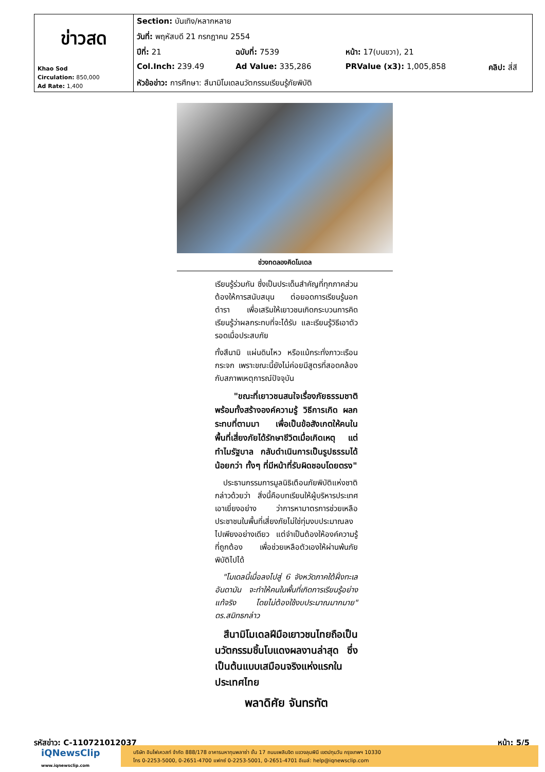| ข่าวสด Khao Sod Circulation: 850,000 Ad Rate: 1,400 | Section: บันเทิง/หลากหลาย | | | |
| | วันที่: พฤหัสบดี 21 กรกฎาคม 2554 | | | |
| | ปีที่: 21 | ฉบับที่: 7539 | หน้า: 17(บนขวา), 21 | |
| | Col.Inch: 239.49 | Ad Value: 335,286 | PRValue (x3): 1,005,858 | คลิป: สี่สี |
| | หัวข้อข่าว: การศึกษา: สึนามิโมเดลนวัตกรรมเรียนรู้ภัยพิบัติ | | | |
ช่วงทดลองคิดโมเดล
เรียนรู้ร่วมกัน ซึ่งเป็นประเด็นสำคัญที่ทุกภาคส่วนต้องให้การสนับสนุน ต่อยอดการเรียนรู้นอกตำรา เพื่อเสริมให้เยาวชนเกิดกระบวนการคิด เรียนรู้ว่าผลกระทบที่จะได้รับ และเรียนรู้วิธีเอาตัวรอดเมื่อประสบภัย
ทั้งสึนามิ แผ่นดินไหว หรือแม้กระทั่งภาวะเรือนกระจก เพราะขณะนี้ยังไม่ค่อยมีสูตรที่สอดคล้องกับสภาพเหตุการณ์ปัจจุบัน
"ขณะที่เยาวชนสนใจเรื่องภัยธรรมชาติ พร้อมทั้งสร้างองค์ความรู้ วิธีการเกิด ผลกระทบที่ตามมา เพื่อเป็นข้อสังเกตให้คนในพื้นที่เสี่ยงภัยได้รักษาชีวิตเมื่อเกิดเหตุ แต่ทำไมรัฐบาล กลับดำเนินการเป็นรูปธรรมได้น้อยกว่า ทั้งๆ ที่มีหน้าที่รับผิดชอบโดยตรง"
ประธานกรรมการมูลนิธิเตือนภัยพิบัติแห่งชาติกล่าวด้วยว่า สิ่งนี้คือบทเรียนให้ผู้บริหารประเทศเอาเยี่ยงอย่าง ว่าการหามาตรการช่วยเหลือประชาชนในพื้นที่เสี่ยงภัยไม่ใช่ทุ่มงบประมาณลงไปเพียงอย่างเดียว แต่จำเป็นต้องให้องค์ความรู้ที่ถูกต้อง เพื่อช่วยเหลือตัวเองให้ผ่านพ้นภัยพิบัติไปได้
"โมเดลนี้เมื่อลงไปสู่ 6 จังหวัดภาคใต้ฝั่งทะเลอันดามัน จะทำให้คนในพื้นที่เกิดการเรียนรู้อย่างแท้จริง โดยไม่ต้องใช้งบประมาณมากมาย" ดร.สมิทธกล่าว
สึนามิโมเดลฝีมือเยาวชนไทยถือเป็นนวัตกรรมชิ้นโบแดงผลงานล่าสุด ซึ่งเป็นต้นแบบเสมือนจริงแห่งแรกในประเทศไทย
พลาดิศัย จันทรทัต
รหัสข่าว: C-110721012037 หน้า: 5/5
iQNewsClip
www.iqnewsclip.com
บริษัท อินโฟเควสท์ จำกัด 888/178 อาคารมหาทุนพลาซ่า ชั้น 17 ถนนเพลินจิต แขวงลุมพินี เขตปทุมวัน กรุงเทพฯ 10330
โทร 0-2253-5000, 0-2651-4700 แฟกซ์ 0-2253-5001, 0-2651-4701 อีเมล์: help@iqnewsclip.com